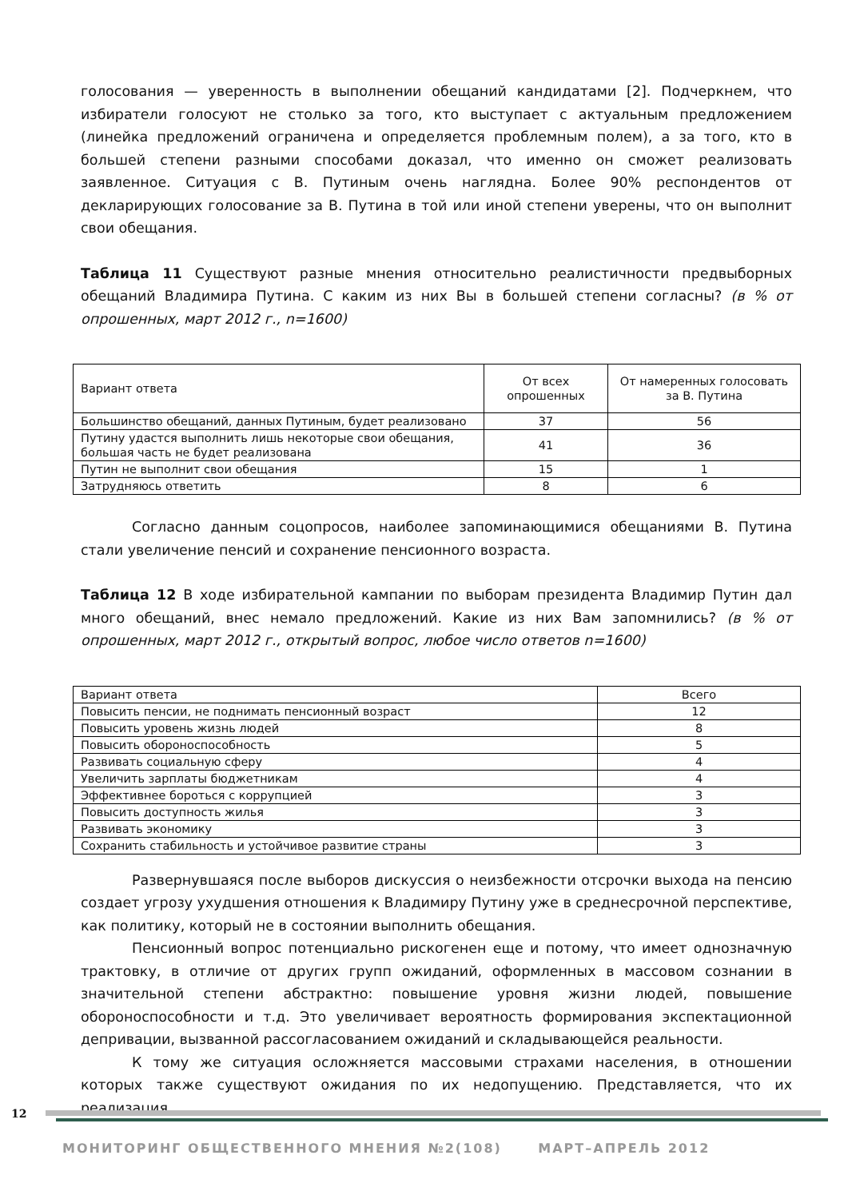голосования — уверенность в выполнении обещаний кандидатами [2]. Подчеркнем, что избиратели голосуют не столько за того, кто выступает с актуальным предложением (линейка предложений ограничена и определяется проблемным полем), а за того, кто в большей степени разными способами доказал, что именно он сможет реализовать заявленное. Ситуация с В. Путиным очень наглядна. Более 90% респондентов от декларирующих голосование за В. Путина в той или иной степени уверены, что он выполнит свои обещания.
Таблица 11 Существуют разные мнения относительно реалистичности предвыборных обещаний Владимира Путина. С каким из них Вы в большей степени согласны? (в % от опрошенных, март 2012 г., n=1600)
| Вариант ответа | От всех опрошенных | От намеренных голосовать за В. Путина |
| --- | --- | --- |
| Большинство обещаний, данных Путиным, будет реализовано | 37 | 56 |
| Путину удастся выполнить лишь некоторые свои обещания, большая часть не будет реализована | 41 | 36 |
| Путин не выполнит свои обещания | 15 | 1 |
| Затрудняюсь ответить | 8 | 6 |
Согласно данным соцопросов, наиболее запоминающимися обещаниями В. Путина стали увеличение пенсий и сохранение пенсионного возраста.
Таблица 12 В ходе избирательной кампании по выборам президента Владимир Путин дал много обещаний, внес немало предложений. Какие из них Вам запомнились? (в % от опрошенных, март 2012 г., открытый вопрос, любое число ответов n=1600)
| Вариант ответа | Всего |
| --- | --- |
| Повысить пенсии, не поднимать пенсионный возраст | 12 |
| Повысить уровень жизнь людей | 8 |
| Повысить обороноспособность | 5 |
| Развивать социальную сферу | 4 |
| Увеличить зарплаты бюджетникам | 4 |
| Эффективнее бороться с коррупцией | 3 |
| Повысить доступность жилья | 3 |
| Развивать экономику | 3 |
| Сохранить стабильность и устойчивое развитие страны | 3 |
Развернувшаяся после выборов дискуссия о неизбежности отсрочки выхода на пенсию создает угрозу ухудшения отношения к Владимиру Путину уже в среднесрочной перспективе, как политику, который не в состоянии выполнить обещания.
Пенсионный вопрос потенциально рискогенен еще и потому, что имеет однозначную трактовку, в отличие от других групп ожиданий, оформленных в массовом сознании в значительной степени абстрактно: повышение уровня жизни людей, повышение обороноспособности и т.д. Это увеличивает вероятность формирования экспектационной депривации, вызванной рассогласованием ожиданий и складывающейся реальности.
К тому же ситуация осложняется массовыми страхами населения, в отношении которых также существуют ожидания по их недопущению. Представляется, что их реализация
12
МОНИТОРИНГ ОБЩЕСТВЕННОГО МНЕНИЯ №2(108) МАРТ–АПРЕЛЬ 2012